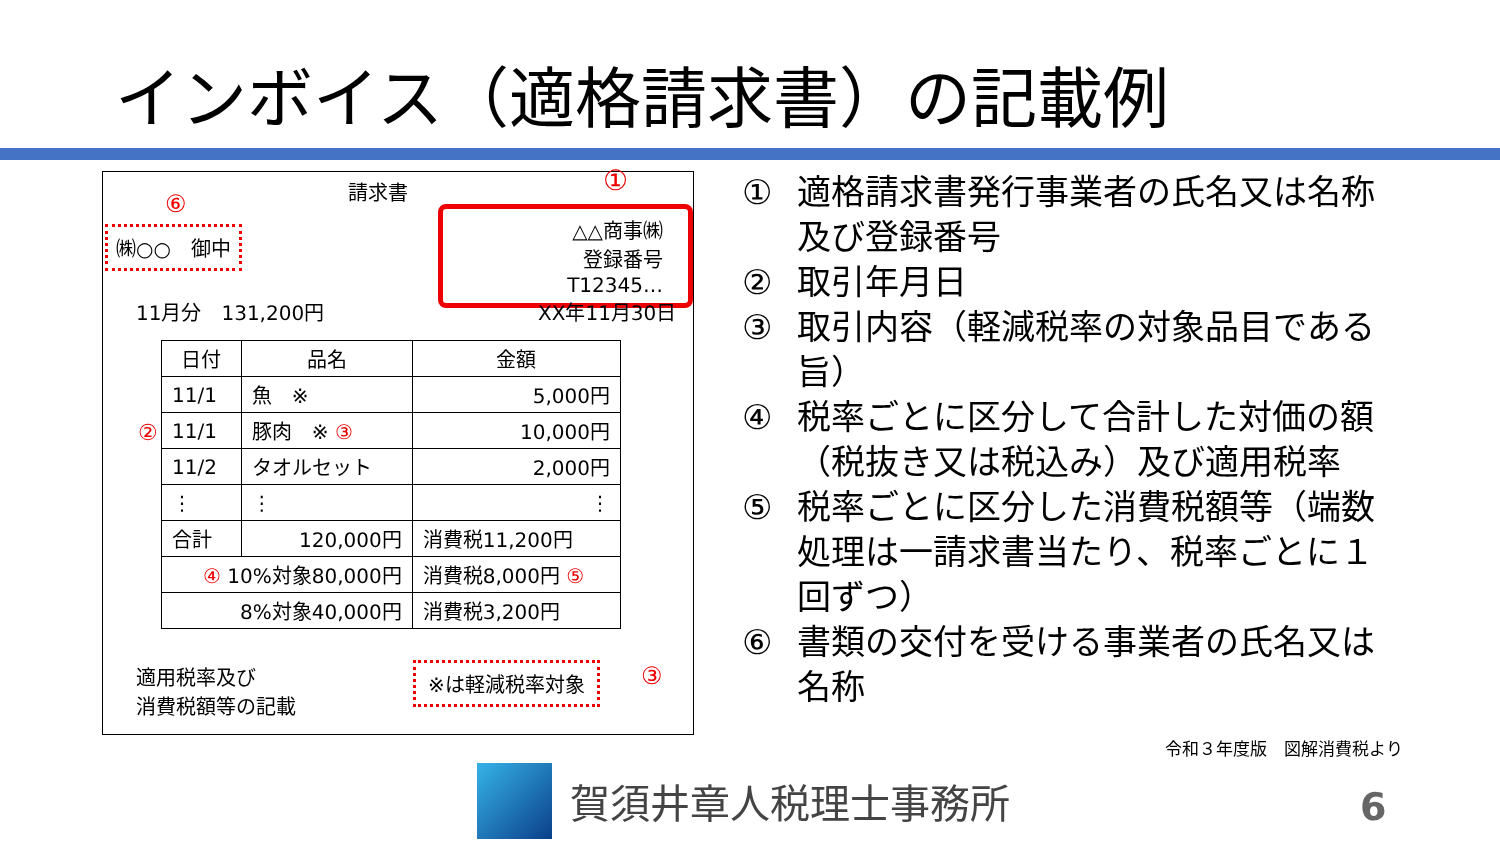インボイス（適格請求書）の記載例
請求書 ①
⑥
㈱○○　御中
△△商事㈱
登録番号　T12345…
11月分　131,200円 XX年11月30日
| 日付 | 品名 | 金額 |
| 11/1 | 魚 ※ | 5,000円 |
| 11/1 | 豚肉 ※ ③ | 10,000円 |
| 11/2 | タオルセット | 2,000円 |
| ⋮ | ⋮ | ⋮ |
| 合計 | 120,000円 | 消費税11,200円 |
| ④ 10%対象80,000円 | | 消費税8,000円 ⑤ |
| 8%対象40,000円 | | 消費税3,200円 |
②
適用税率及び
消費税額等の記載
※は軽減税率対象 ③
① 適格請求書発行事業者の氏名又は名称及び登録番号
② 取引年月日
③ 取引内容（軽減税率の対象品目である旨）
④ 税率ごとに区分して合計した対価の額（税抜き又は税込み）及び適用税率
⑤ 税率ごとに区分した消費税額等（端数処理は一請求書当たり、税率ごとに１回ずつ）
⑥ 書類の交付を受ける事業者の氏名又は名称
令和３年度版　図解消費税より
賀須井章人税理士事務所 6